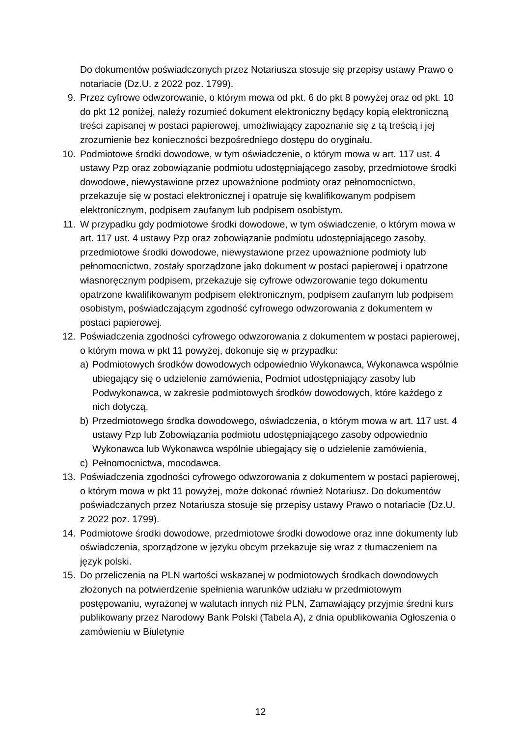Do dokumentów poświadczonych przez Notariusza stosuje się przepisy ustawy Prawo o notariacie (Dz.U. z 2022 poz. 1799).
9. Przez cyfrowe odwzorowanie, o którym mowa od pkt. 6 do pkt 8 powyżej oraz od pkt. 10 do pkt 12 poniżej, należy rozumieć dokument elektroniczny będący kopią elektroniczną treści zapisanej w postaci papierowej, umożliwiający zapoznanie się z tą treścią i jej zrozumienie bez konieczności bezpośredniego dostępu do oryginału.
10. Podmiotowe środki dowodowe, w tym oświadczenie, o którym mowa w art. 117 ust. 4 ustawy Pzp oraz zobowiązanie podmiotu udostępniającego zasoby, przedmiotowe środki dowodowe, niewystawione przez upoważnione podmioty oraz pełnomocnictwo, przekazuje się w postaci elektronicznej i opatruje się kwalifikowanym podpisem elektronicznym, podpisem zaufanym lub podpisem osobistym.
11. W przypadku gdy podmiotowe środki dowodowe, w tym oświadczenie, o którym mowa w art. 117 ust. 4 ustawy Pzp oraz zobowiązanie podmiotu udostępniającego zasoby, przedmiotowe środki dowodowe, niewystawione przez upoważnione podmioty lub pełnomocnictwo, zostały sporządzone jako dokument w postaci papierowej i opatrzone własnoręcznym podpisem, przekazuje się cyfrowe odwzorowanie tego dokumentu opatrzone kwalifikowanym podpisem elektronicznym, podpisem zaufanym lub podpisem osobistym, poświadczającym zgodność cyfrowego odwzorowania z dokumentem w postaci papierowej.
12. Poświadczenia zgodności cyfrowego odwzorowania z dokumentem w postaci papierowej, o którym mowa w pkt 11 powyżej, dokonuje się w przypadku:
a) Podmiotowych środków dowodowych odpowiednio Wykonawca, Wykonawca wspólnie ubiegający się o udzielenie zamówienia, Podmiot udostępniający zasoby lub Podwykonawca, w zakresie podmiotowych środków dowodowych, które każdego z nich dotyczą,
b) Przedmiotowego środka dowodowego, oświadczenia, o którym mowa w art. 117 ust. 4 ustawy Pzp lub Zobowiązania podmiotu udostępniającego zasoby odpowiednio Wykonawca lub Wykonawca wspólnie ubiegający się o udzielenie zamówienia,
c) Pełnomocnictwa, mocodawca.
13. Poświadczenia zgodności cyfrowego odwzorowania z dokumentem w postaci papierowej, o którym mowa w pkt 11 powyżej, może dokonać również Notariusz. Do dokumentów poświadczanych przez Notariusza stosuje się przepisy ustawy Prawo o notariacie (Dz.U. z 2022 poz. 1799).
14. Podmiotowe środki dowodowe, przedmiotowe środki dowodowe oraz inne dokumenty lub oświadczenia, sporządzone w języku obcym przekazuje się wraz z tłumaczeniem na język polski.
15. Do przeliczenia na PLN wartości wskazanej w podmiotowych środkach dowodowych złożonych na potwierdzenie spełnienia warunków udziału w przedmiotowym postępowaniu, wyrażonej w walutach innych niż PLN, Zamawiający przyjmie średni kurs publikowany przez Narodowy Bank Polski (Tabela A), z dnia opublikowania Ogłoszenia o zamówieniu w Biuletynie
12